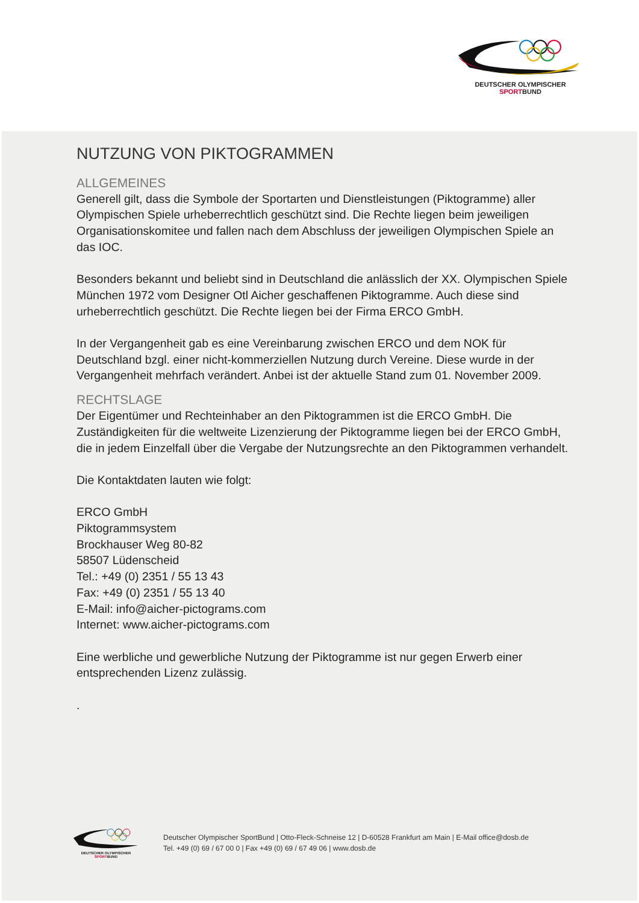DEUTSCHER OLYMPISCHER SPORTBUND
NUTZUNG VON PIKTOGRAMMEN
ALLGEMEINES
Generell gilt, dass die Symbole der Sportarten und Dienstleistungen (Piktogramme) aller Olympischen Spiele urheberrechtlich geschützt sind. Die Rechte liegen beim jeweiligen Organisationskomitee und fallen nach dem Abschluss der jeweiligen Olympischen Spiele an das IOC.
Besonders bekannt und beliebt sind in Deutschland die anlässlich der XX. Olympischen Spiele München 1972 vom Designer Otl Aicher geschaffenen Piktogramme. Auch diese sind urheberrechtlich geschützt. Die Rechte liegen bei der Firma ERCO GmbH.
In der Vergangenheit gab es eine Vereinbarung zwischen ERCO und dem NOK für Deutschland bzgl. einer nicht-kommerziellen Nutzung durch Vereine. Diese wurde in der Vergangenheit mehrfach verändert. Anbei ist der aktuelle Stand zum 01. November 2009.
RECHTSLAGE
Der Eigentümer und Rechteinhaber an den Piktogrammen ist die ERCO GmbH. Die Zuständigkeiten für die weltweite Lizenzierung der Piktogramme liegen bei der ERCO GmbH, die in jedem Einzelfall über die Vergabe der Nutzungsrechte an den Piktogrammen verhandelt.
Die Kontaktdaten lauten wie folgt:
ERCO GmbH
Piktogrammsystem
Brockhauser Weg 80-82
58507 Lüdenscheid
Tel.: +49 (0) 2351 / 55 13 43
Fax: +49 (0) 2351 / 55 13 40
E-Mail: info@aicher-pictograms.com
Internet: www.aicher-pictograms.com
Eine werbliche und gewerbliche Nutzung der Piktogramme ist nur gegen Erwerb einer entsprechenden Lizenz zulässig.
.
DEUTSCHER OLYMPISCHER SPORTBUND
Deutscher Olympischer SportBund | Otto-Fleck-Schneise 12 | D-60528 Frankfurt am Main | E-Mail office@dosb.de
Tel. +49 (0) 69 / 67 00 0 | Fax +49 (0) 69 / 67 49 06 | www.dosb.de